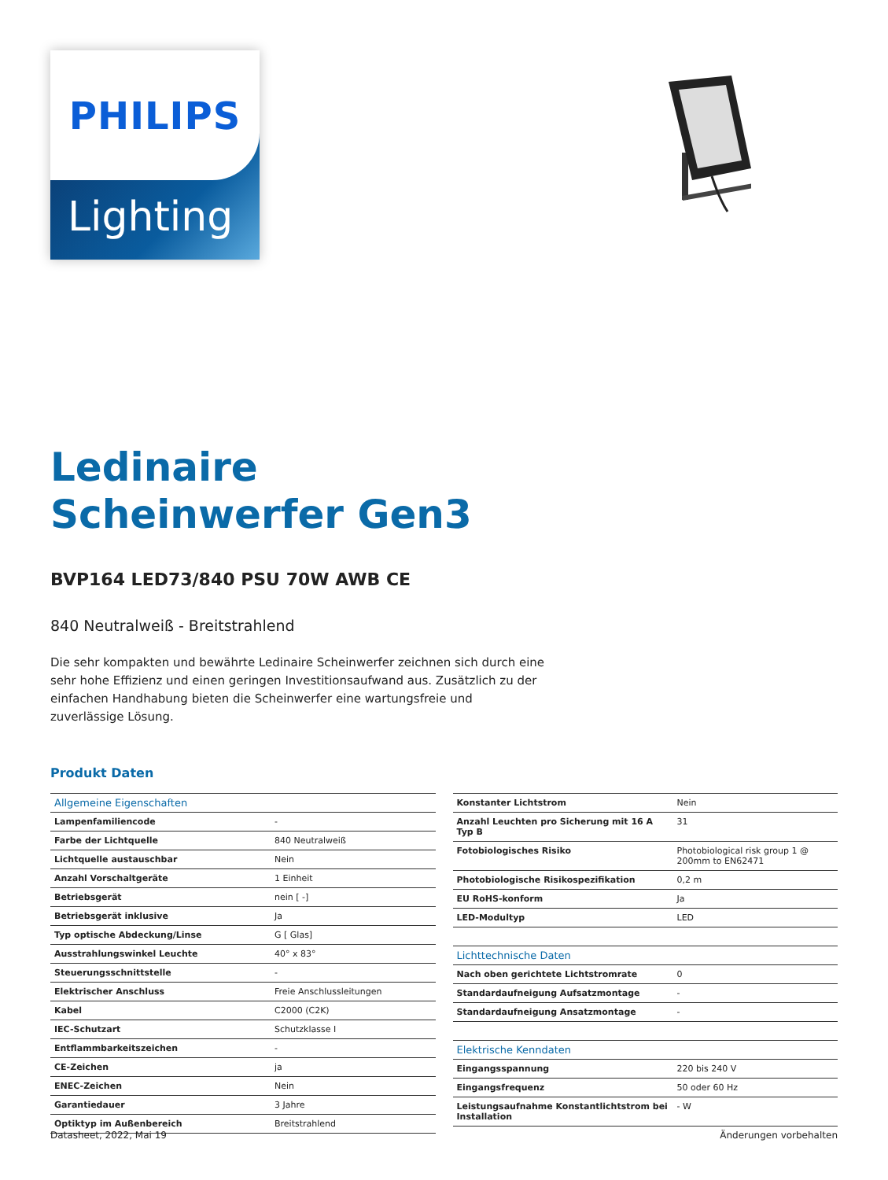PHILIPS
Lighting
Ledinaire
Scheinwerfer Gen3
BVP164 LED73/840 PSU 70W AWB CE
840 Neutralweiß - Breitstrahlend
Die sehr kompakten und bewährte Ledinaire Scheinwerfer zeichnen sich durch eine sehr hohe Effizienz und einen geringen Investitionsaufwand aus. Zusätzlich zu der einfachen Handhabung bieten die Scheinwerfer eine wartungsfreie und zuverlässige Lösung.
Produkt Daten
| Allgemeine Eigenschaften | |
| Lampenfamiliencode | - |
| Farbe der Lichtquelle | 840 Neutralweiß |
| Lichtquelle austauschbar | Nein |
| Anzahl Vorschaltgeräte | 1 Einheit |
| Betriebsgerät | nein [ -] |
| Betriebsgerät inklusive | Ja |
| Typ optische Abdeckung/Linse | G [ Glas] |
| Ausstrahlungswinkel Leuchte | 40° x 83° |
| Steuerungsschnittstelle | - |
| Elektrischer Anschluss | Freie Anschlussleitungen |
| Kabel | C2000 (C2K) |
| IEC-Schutzart | Schutzklasse I |
| Entflammbarkeitszeichen | - |
| CE-Zeichen | ja |
| ENEC-Zeichen | Nein |
| Garantiedauer | 3 Jahre |
| Optiktyp im Außenbereich | Breitstrahlend |
| Konstanter Lichtstrom | Nein |
| Anzahl Leuchten pro Sicherung mit 16 A Typ B | 31 |
| Fotobiologisches Risiko | Photobiological risk group 1 @ 200mm to EN62471 |
| Photobiologische Risikospezifikation | 0,2 m |
| EU RoHS-konform | Ja |
| LED-Modultyp | LED |
| Lichttechnische Daten | |
| Nach oben gerichtete Lichtstromrate | 0 |
| Standardaufneigung Aufsatzmontage | - |
| Standardaufneigung Ansatzmontage | - |
| Elektrische Kenndaten | |
| Eingangsspannung | 220 bis 240 V |
| Eingangsfrequenz | 50 oder 60 Hz |
| Leistungsaufnahme Konstantlichtstrom bei Installation | - W |
Datasheet, 2022, Mai 19 Änderungen vorbehalten